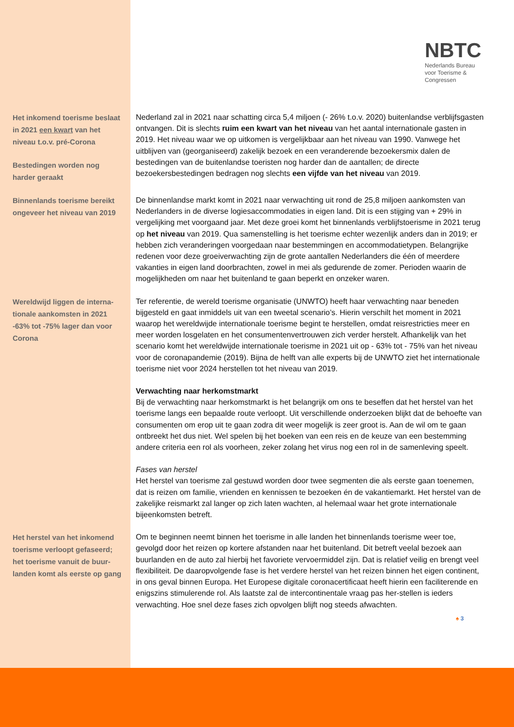NBTC
Nederlands Bureau
voor Toerisme &
Congressen
Het inkomend toerisme beslaat in 2021 een kwart van het niveau t.o.v. pré-Corona
Bestedingen worden nog harder geraakt
Nederland zal in 2021 naar schatting circa 5,4 miljoen (- 26% t.o.v. 2020) buitenlandse verblijfsgasten ontvangen. Dit is slechts ruim een kwart van het niveau van het aantal internationale gasten in 2019. Het niveau waar we op uitkomen is vergelijkbaar aan het niveau van 1990. Vanwege het uitblijven van (georganiseerd) zakelijk bezoek en een veranderende bezoekersmix dalen de bestedingen van de buitenlandse toeristen nog harder dan de aantallen; de directe bezoekersbestedingen bedragen nog slechts een vijfde van het niveau van 2019.
Binnenlands toerisme bereikt ongeveer het niveau van 2019
De binnenlandse markt komt in 2021 naar verwachting uit rond de 25,8 miljoen aankomsten van Nederlanders in de diverse logiesaccommodaties in eigen land. Dit is een stijging van + 29% in vergelijking met voorgaand jaar. Met deze groei komt het binnenlands verblijfstoerisme in 2021 terug op het niveau van 2019. Qua samenstelling is het toerisme echter wezenlijk anders dan in 2019; er hebben zich veranderingen voorgedaan naar bestemmingen en accommodatietypen. Belangrijke redenen voor deze groeiverwachting zijn de grote aantallen Nederlanders die één of meerdere vakanties in eigen land doorbrachten, zowel in mei als gedurende de zomer. Perioden waarin de mogelijkheden om naar het buitenland te gaan beperkt en onzeker waren.
Wereldwijd liggen de interna-tionale aankomsten in 2021 -63% tot -75% lager dan voor Corona
Ter referentie, de wereld toerisme organisatie (UNWTO) heeft haar verwachting naar beneden bijgesteld en gaat inmiddels uit van een tweetal scenario’s. Hierin verschilt het moment in 2021 waarop het wereldwijde internationale toerisme begint te herstellen, omdat reisrestricties meer en meer worden losgelaten en het consumentenvertrouwen zich verder herstelt. Afhankelijk van het scenario komt het wereldwijde internationale toerisme in 2021 uit op - 63% tot - 75% van het niveau voor de coronapandemie (2019). Bijna de helft van alle experts bij de UNWTO ziet het internationale toerisme niet voor 2024 herstellen tot het niveau van 2019.
Verwachting naar herkomstmarkt
Bij de verwachting naar herkomstmarkt is het belangrijk om ons te beseffen dat het herstel van het toerisme langs een bepaalde route verloopt. Uit verschillende onderzoeken blijkt dat de behoefte van consumenten om erop uit te gaan zodra dit weer mogelijk is zeer groot is. Aan de wil om te gaan ontbreekt het dus niet. Wel spelen bij het boeken van een reis en de keuze van een bestemming andere criteria een rol als voorheen, zeker zolang het virus nog een rol in de samenleving speelt.
Fases van herstel
Het herstel van toerisme zal gestuwd worden door twee segmenten die als eerste gaan toenemen, dat is reizen om familie, vrienden en kennissen te bezoeken én de vakantiemarkt. Het herstel van de zakelijke reismarkt zal langer op zich laten wachten, al helemaal waar het grote internationale bijeenkomsten betreft.
Het herstel van het inkomend toerisme verloopt gefaseerd; het toerisme vanuit de buur-landen komt als eerste op gang
Om te beginnen neemt binnen het toerisme in alle landen het binnenlands toerisme weer toe, gevolgd door het reizen op kortere afstanden naar het buitenland. Dit betreft veelal bezoek aan buurlanden en de auto zal hierbij het favoriete vervoermiddel zijn. Dat is relatief veilig en brengt veel flexibiliteit. De daaropvolgende fase is het verdere herstel van het reizen binnen het eigen continent, in ons geval binnen Europa. Het Europese digitale coronacertificaat heeft hierin een faciliterende en enigszins stimulerende rol. Als laatste zal de intercontinentale vraag pas her-stellen is ieders verwachting. Hoe snel deze fases zich opvolgen blijft nog steeds afwachten.
♠ 3